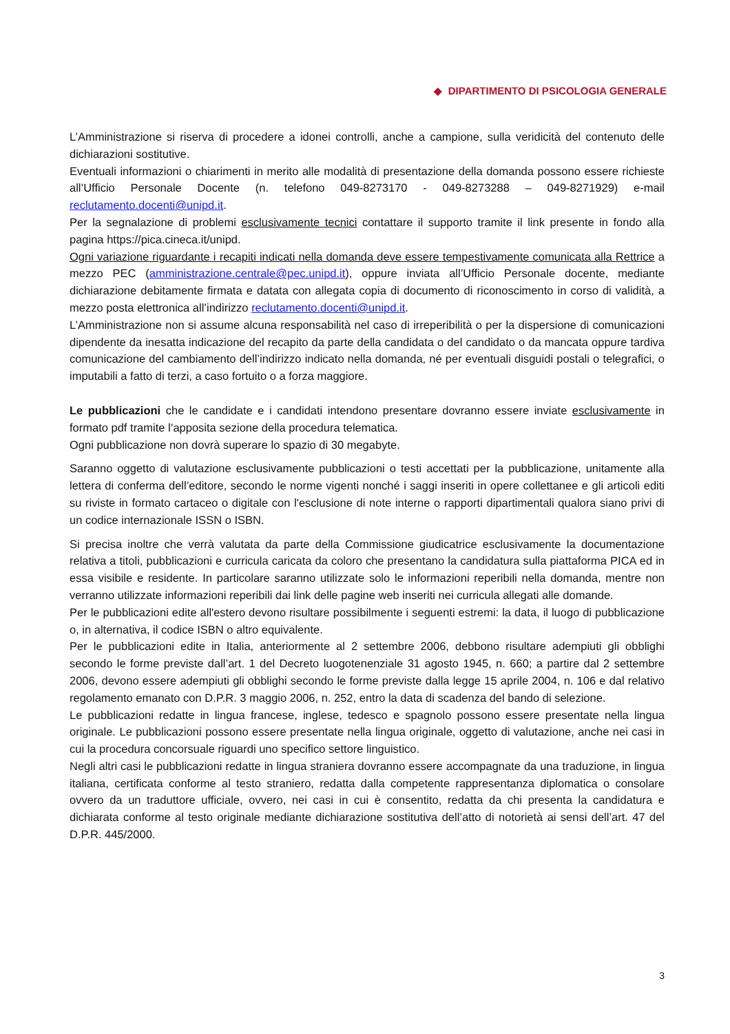◆ DIPARTIMENTO DI PSICOLOGIA GENERALE
L’Amministrazione si riserva di procedere a idonei controlli, anche a campione, sulla veridicità del contenuto delle dichiarazioni sostitutive.
Eventuali informazioni o chiarimenti in merito alle modalità di presentazione della domanda possono essere richieste all’Ufficio Personale Docente (n. telefono 049-8273170 - 049-8273288 – 049-8271929) e-mail reclutamento.docenti@unipd.it.
Per la segnalazione di problemi esclusivamente tecnici contattare il supporto tramite il link presente in fondo alla pagina https://pica.cineca.it/unipd.
Ogni variazione riguardante i recapiti indicati nella domanda deve essere tempestivamente comunicata alla Rettrice a mezzo PEC (amministrazione.centrale@pec.unipd.it), oppure inviata all’Ufficio Personale docente, mediante dichiarazione debitamente firmata e datata con allegata copia di documento di riconoscimento in corso di validità, a mezzo posta elettronica all’indirizzo reclutamento.docenti@unipd.it.
L’Amministrazione non si assume alcuna responsabilità nel caso di irreperibilità o per la dispersione di comunicazioni dipendente da inesatta indicazione del recapito da parte della candidata o del candidato o da mancata oppure tardiva comunicazione del cambiamento dell’indirizzo indicato nella domanda, né per eventuali disguidi postali o telegrafici, o imputabili a fatto di terzi, a caso fortuito o a forza maggiore.
Le pubblicazioni che le candidate e i candidati intendono presentare dovranno essere inviate esclusivamente in formato pdf tramite l’apposita sezione della procedura telematica.
Ogni pubblicazione non dovrà superare lo spazio di 30 megabyte.
Saranno oggetto di valutazione esclusivamente pubblicazioni o testi accettati per la pubblicazione, unitamente alla lettera di conferma dell’editore, secondo le norme vigenti nonché i saggi inseriti in opere collettanee e gli articoli editi su riviste in formato cartaceo o digitale con l'esclusione di note interne o rapporti dipartimentali qualora siano privi di un codice internazionale ISSN o ISBN.
Si precisa inoltre che verrà valutata da parte della Commissione giudicatrice esclusivamente la documentazione relativa a titoli, pubblicazioni e curricula caricata da coloro che presentano la candidatura sulla piattaforma PICA ed in essa visibile e residente. In particolare saranno utilizzate solo le informazioni reperibili nella domanda, mentre non verranno utilizzate informazioni reperibili dai link delle pagine web inseriti nei curricula allegati alle domande.
Per le pubblicazioni edite all'estero devono risultare possibilmente i seguenti estremi: la data, il luogo di pubblicazione o, in alternativa, il codice ISBN o altro equivalente.
Per le pubblicazioni edite in Italia, anteriormente al 2 settembre 2006, debbono risultare adempiuti gli obblighi secondo le forme previste dall’art. 1 del Decreto luogotenenziale 31 agosto 1945, n. 660; a partire dal 2 settembre 2006, devono essere adempiuti gli obblighi secondo le forme previste dalla legge 15 aprile 2004, n. 106 e dal relativo regolamento emanato con D.P.R. 3 maggio 2006, n. 252, entro la data di scadenza del bando di selezione.
Le pubblicazioni redatte in lingua francese, inglese, tedesco e spagnolo possono essere presentate nella lingua originale. Le pubblicazioni possono essere presentate nella lingua originale, oggetto di valutazione, anche nei casi in cui la procedura concorsuale riguardi uno specifico settore linguistico.
Negli altri casi le pubblicazioni redatte in lingua straniera dovranno essere accompagnate da una traduzione, in lingua italiana, certificata conforme al testo straniero, redatta dalla competente rappresentanza diplomatica o consolare ovvero da un traduttore ufficiale, ovvero, nei casi in cui è consentito, redatta da chi presenta la candidatura e dichiarata conforme al testo originale mediante dichiarazione sostitutiva dell’atto di notorietà ai sensi dell’art. 47 del D.P.R. 445/2000.
3